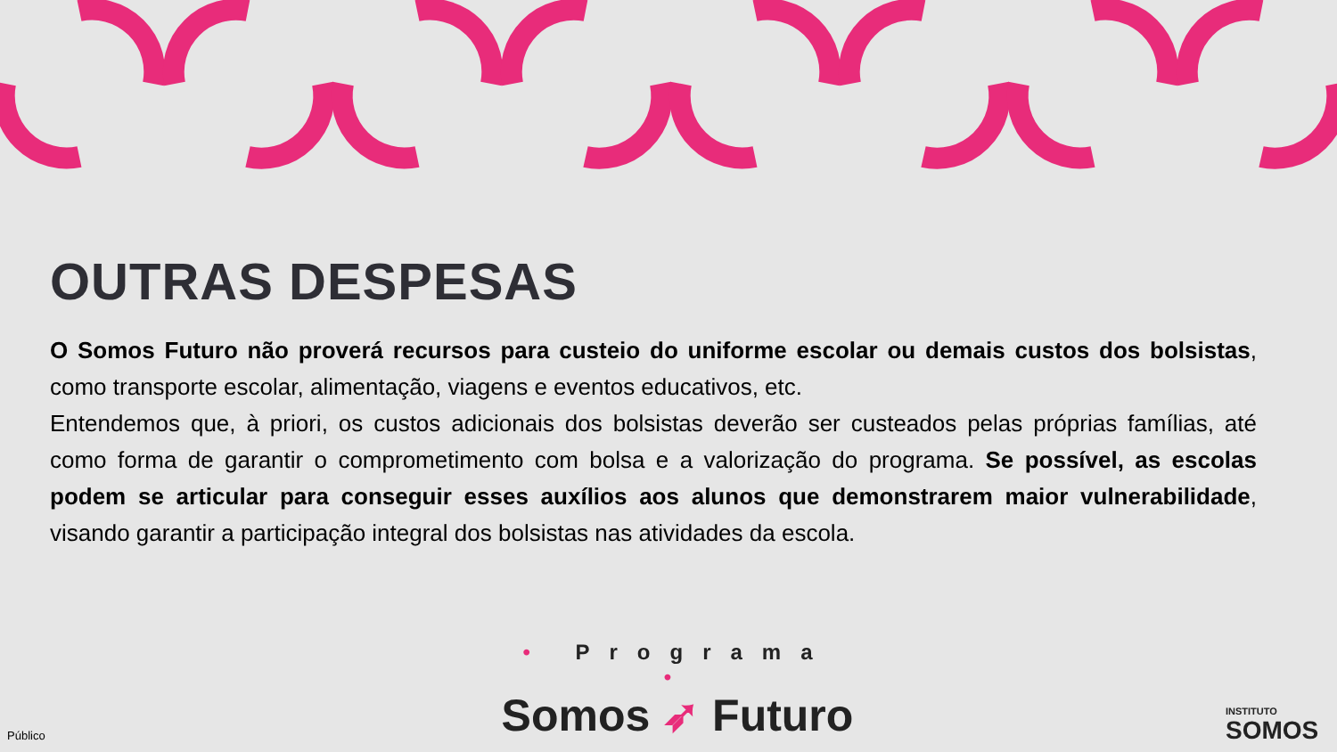OUTRAS DESPESAS
O Somos Futuro não proverá recursos para custeio do uniforme escolar ou demais custos dos bolsistas, como transporte escolar, alimentação, viagens e eventos educativos, etc.
Entendemos que, à priori, os custos adicionais dos bolsistas deverão ser custeados pelas próprias famílias, até como forma de garantir o comprometimento com bolsa e a valorização do programa. Se possível, as escolas podem se articular para conseguir esses auxílios aos alunos que demonstrarem maior vulnerabilidade, visando garantir a participação integral dos bolsistas nas atividades da escola.
• Programa •
Somos ➶ Futuro
Público
INSTITUTO
SOMOS